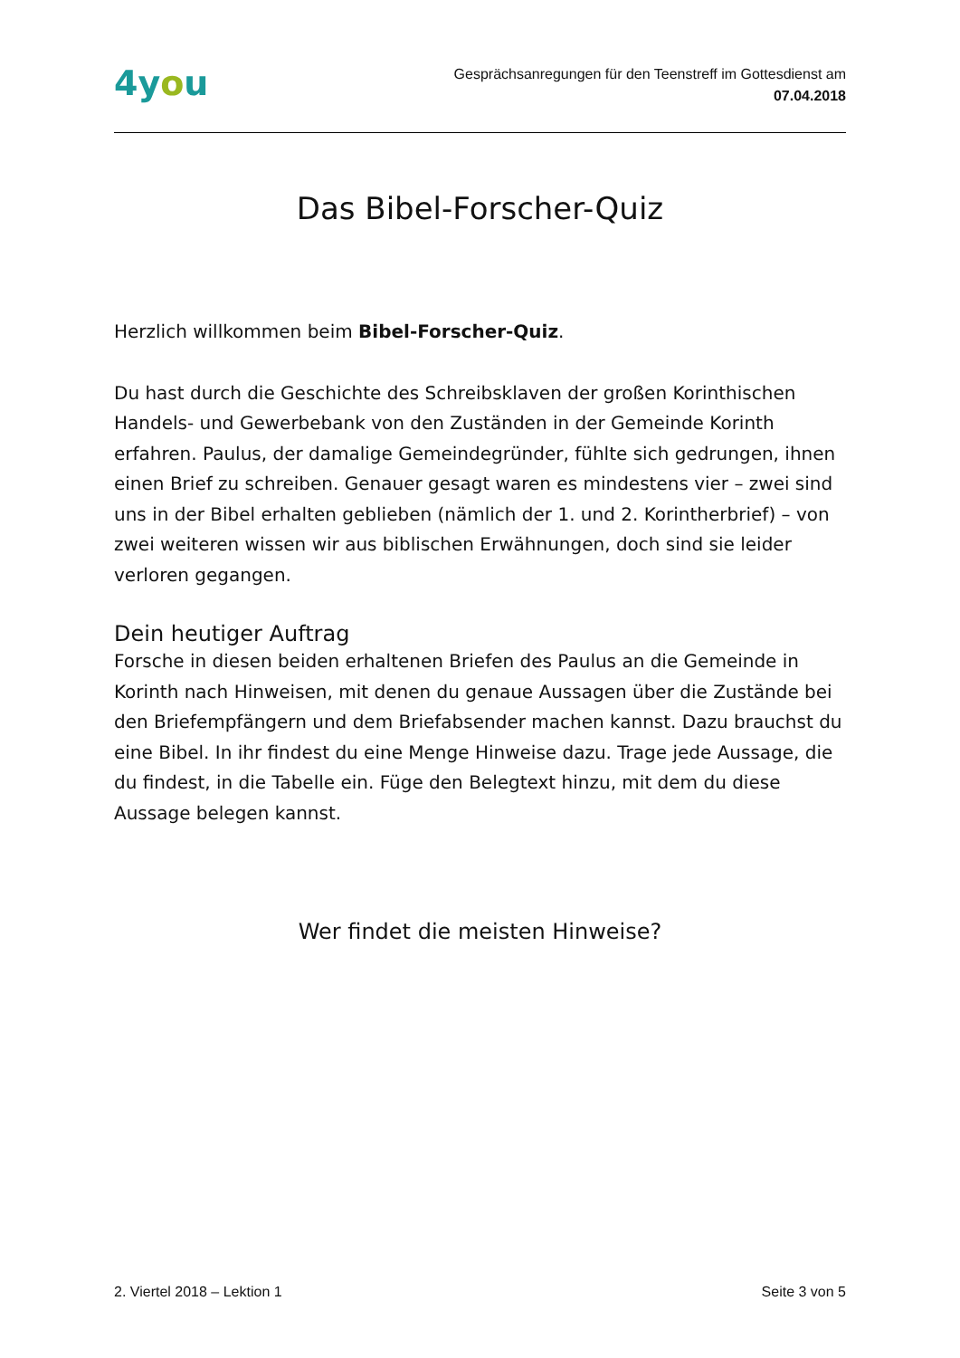4you
Gesprächsanregungen für den Teenstreff im Gottesdienst am
07.04.2018
Das Bibel-Forscher-Quiz
Herzlich willkommen beim Bibel-Forscher-Quiz.
Du hast durch die Geschichte des Schreibsklaven der großen Korinthischen Handels- und Gewerbebank von den Zuständen in der Gemeinde Korinth erfahren. Paulus, der damalige Gemeindegründer, fühlte sich gedrungen, ihnen einen Brief zu schreiben. Genauer gesagt waren es mindestens vier – zwei sind uns in der Bibel erhalten geblieben (nämlich der 1. und 2. Korintherbrief) – von zwei weiteren wissen wir aus biblischen Erwähnungen, doch sind sie leider verloren gegangen.
Dein heutiger Auftrag
Forsche in diesen beiden erhaltenen Briefen des Paulus an die Gemeinde in Korinth nach Hinweisen, mit denen du genaue Aussagen über die Zustände bei den Briefempfängern und dem Briefabsender machen kannst. Dazu brauchst du eine Bibel. In ihr findest du eine Menge Hinweise dazu. Trage jede Aussage, die du findest, in die Tabelle ein. Füge den Belegtext hinzu, mit dem du diese Aussage belegen kannst.
Wer findet die meisten Hinweise?
2. Viertel 2018 – Lektion 1 Seite 3 von 5